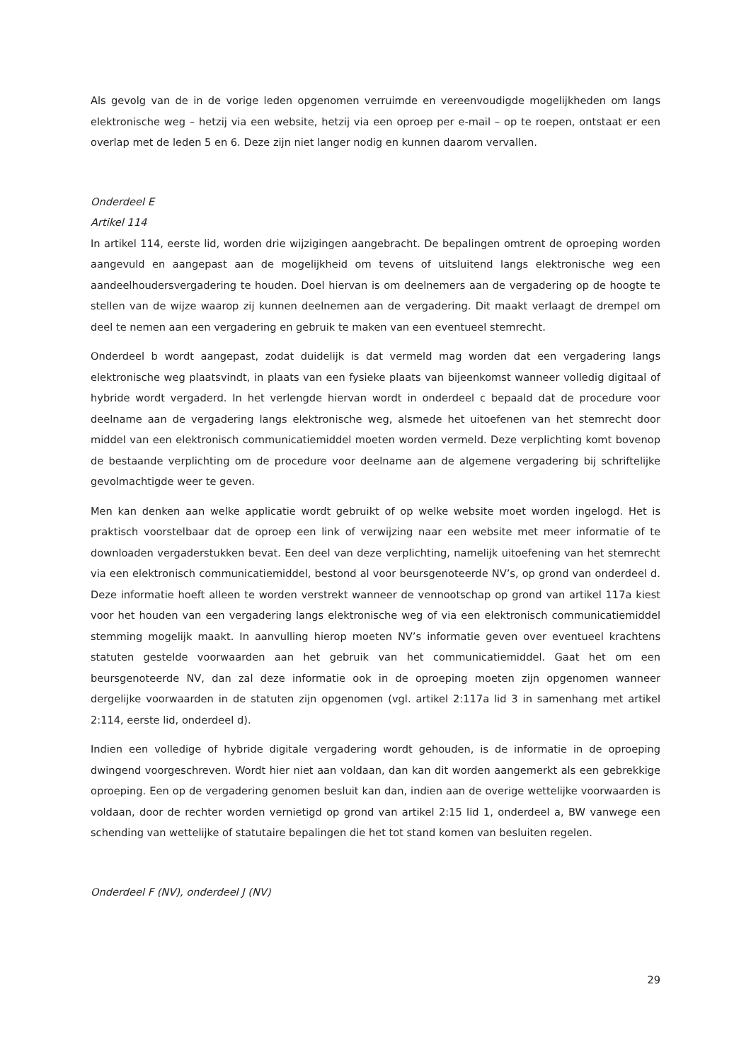Als gevolg van de in de vorige leden opgenomen verruimde en vereenvoudigde mogelijkheden om langs elektronische weg – hetzij via een website, hetzij via een oproep per e-mail – op te roepen, ontstaat er een overlap met de leden 5 en 6. Deze zijn niet langer nodig en kunnen daarom vervallen.
Onderdeel E
Artikel 114
In artikel 114, eerste lid, worden drie wijzigingen aangebracht. De bepalingen omtrent de oproeping worden aangevuld en aangepast aan de mogelijkheid om tevens of uitsluitend langs elektronische weg een aandeelhoudersvergadering te houden. Doel hiervan is om deelnemers aan de vergadering op de hoogte te stellen van de wijze waarop zij kunnen deelnemen aan de vergadering. Dit maakt verlaagt de drempel om deel te nemen aan een vergadering en gebruik te maken van een eventueel stemrecht.
Onderdeel b wordt aangepast, zodat duidelijk is dat vermeld mag worden dat een vergadering langs elektronische weg plaatsvindt, in plaats van een fysieke plaats van bijeenkomst wanneer volledig digitaal of hybride wordt vergaderd. In het verlengde hiervan wordt in onderdeel c bepaald dat de procedure voor deelname aan de vergadering langs elektronische weg, alsmede het uitoefenen van het stemrecht door middel van een elektronisch communicatiemiddel moeten worden vermeld. Deze verplichting komt bovenop de bestaande verplichting om de procedure voor deelname aan de algemene vergadering bij schriftelijke gevolmachtigde weer te geven.
Men kan denken aan welke applicatie wordt gebruikt of op welke website moet worden ingelogd. Het is praktisch voorstelbaar dat de oproep een link of verwijzing naar een website met meer informatie of te downloaden vergaderstukken bevat. Een deel van deze verplichting, namelijk uitoefening van het stemrecht via een elektronisch communicatiemiddel, bestond al voor beursgenoteerde NV’s, op grond van onderdeel d. Deze informatie hoeft alleen te worden verstrekt wanneer de vennootschap op grond van artikel 117a kiest voor het houden van een vergadering langs elektronische weg of via een elektronisch communicatiemiddel stemming mogelijk maakt. In aanvulling hierop moeten NV’s informatie geven over eventueel krachtens statuten gestelde voorwaarden aan het gebruik van het communicatiemiddel. Gaat het om een beursgenoteerde NV, dan zal deze informatie ook in de oproeping moeten zijn opgenomen wanneer dergelijke voorwaarden in de statuten zijn opgenomen (vgl. artikel 2:117a lid 3 in samenhang met artikel 2:114, eerste lid, onderdeel d).
Indien een volledige of hybride digitale vergadering wordt gehouden, is de informatie in de oproeping dwingend voorgeschreven. Wordt hier niet aan voldaan, dan kan dit worden aangemerkt als een gebrekkige oproeping. Een op de vergadering genomen besluit kan dan, indien aan de overige wettelijke voorwaarden is voldaan, door de rechter worden vernietigd op grond van artikel 2:15 lid 1, onderdeel a, BW vanwege een schending van wettelijke of statutaire bepalingen die het tot stand komen van besluiten regelen.
Onderdeel F (NV), onderdeel J (NV)
29